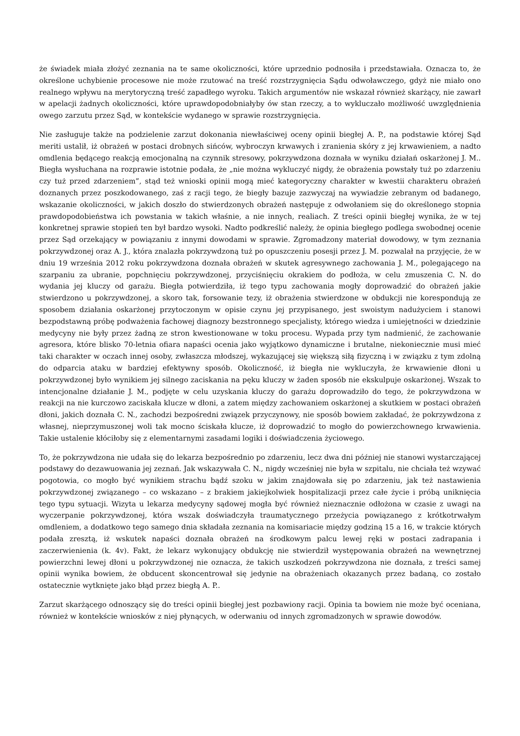że świadek miała złożyć zeznania na te same okoliczności, które uprzednio podnosiła i przedstawiała. Oznacza to, że określone uchybienie procesowe nie może rzutować na treść rozstrzygnięcia Sądu odwoławczego, gdyż nie miało ono realnego wpływu na merytoryczną treść zapadłego wyroku. Takich argumentów nie wskazał również skarżący, nie zawarł w apelacji żadnych okoliczności, które uprawdopodobniałyby ów stan rzeczy, a to wykluczało możliwość uwzględnienia owego zarzutu przez Sąd, w kontekście wydanego w sprawie rozstrzygnięcia.
Nie zasługuje także na podzielenie zarzut dokonania niewłaściwej oceny opinii biegłej A. P., na podstawie której Sąd meriti ustalił, iż obrażeń w postaci drobnych sińców, wybroczyn krwawych i zranienia skóry z jej krwawieniem, a nadto omdlenia będącego reakcją emocjonalną na czynnik stresowy, pokrzywdzona doznała w wyniku działań oskarżonej J. M.. Biegła wysłuchana na rozprawie istotnie podała, że „nie można wykluczyć nigdy, że obrażenia powstały tuż po zdarzeniu czy tuż przed zdarzeniem”, stąd też wnioski opinii mogą mieć kategoryczny charakter w kwestii charakteru obrażeń doznanych przez poszkodowanego, zaś z racji tego, że biegły bazuje zazwyczaj na wywiadzie zebranym od badanego, wskazanie okoliczności, w jakich doszło do stwierdzonych obrażeń następuje z odwołaniem się do określonego stopnia prawdopodobieństwa ich powstania w takich właśnie, a nie innych, realiach. Z treści opinii biegłej wynika, że w tej konkretnej sprawie stopień ten był bardzo wysoki. Nadto podkreślić należy, że opinia biegłego podlega swobodnej ocenie przez Sąd orzekający w powiązaniu z innymi dowodami w sprawie. Zgromadzony materiał dowodowy, w tym zeznania pokrzywdzonej oraz A. J., która znalazła pokrzywdzoną tuż po opuszczeniu posesji przez J. M. pozwalał na przyjęcie, że w dniu 19 września 2012 roku pokrzywdzona doznała obrażeń w skutek agresywnego zachowania J. M., polegającego na szarpaniu za ubranie, popchnięciu pokrzywdzonej, przyciśnięciu okrakiem do podłoża, w celu zmuszenia C. N. do wydania jej kluczy od garażu. Biegła potwierdziła, iż tego typu zachowania mogły doprowadzić do obrażeń jakie stwierdzono u pokrzywdzonej, a skoro tak, forsowanie tezy, iż obrażenia stwierdzone w obdukcji nie korespondują ze sposobem działania oskarżonej przytoczonym w opisie czynu jej przypisanego, jest swoistym nadużyciem i stanowi bezpodstawną próbę podważenia fachowej diagnozy bezstronnego specjalisty, którego wiedza i umiejętności w dziedzinie medycyny nie były przez żadną ze stron kwestionowane w toku procesu. Wypada przy tym nadmienić, że zachowanie agresora, które blisko 70-letnia ofiara napaści ocenia jako wyjątkowo dynamiczne i brutalne, niekoniecznie musi mieć taki charakter w oczach innej osoby, zwłaszcza młodszej, wykazującej się większą siłą fizyczną i w związku z tym zdolną do odparcia ataku w bardziej efektywny sposób. Okoliczność, iż biegła nie wykluczyła, że krwawienie dłoni u pokrzywdzonej było wynikiem jej silnego zaciskania na pęku kluczy w żaden sposób nie ekskulpuje oskarżonej. Wszak to intencjonalne działanie J. M., podjęte w celu uzyskania kluczy do garażu doprowadziło do tego, że pokrzywdzona w reakcji na nie kurczowo zaciskała klucze w dłoni, a zatem między zachowaniem oskarżonej a skutkiem w postaci obrażeń dłoni, jakich doznała C. N., zachodzi bezpośredni związek przyczynowy, nie sposób bowiem zakładać, że pokrzywdzona z własnej, nieprzymuszonej woli tak mocno ściskała klucze, iż doprowadzić to mogło do powierzchownego krwawienia. Takie ustalenie kłóciłoby się z elementarnymi zasadami logiki i doświadczenia życiowego.
To, że pokrzywdzona nie udała się do lekarza bezpośrednio po zdarzeniu, lecz dwa dni później nie stanowi wystarczającej podstawy do dezawuowania jej zeznań. Jak wskazywała C. N., nigdy wcześniej nie była w szpitalu, nie chciała też wzywać pogotowia, co mogło być wynikiem strachu bądź szoku w jakim znajdowała się po zdarzeniu, jak też nastawienia pokrzywdzonej związanego – co wskazano – z brakiem jakiejkolwiek hospitalizacji przez całe życie i próbą uniknięcia tego typu sytuacji. Wizyta u lekarza medycyny sądowej mogła być również nieznacznie odłożona w czasie z uwagi na wyczerpanie pokrzywdzonej, która wszak doświadczyła traumatycznego przeżycia powiązanego z krótkotrwałym omdleniem, a dodatkowo tego samego dnia składała zeznania na komisariacie między godziną 15 a 16, w trakcie których podała zresztą, iż wskutek napaści doznała obrażeń na środkowym palcu lewej ręki w postaci zadrapania i zaczerwienienia (k. 4v). Fakt, że lekarz wykonujący obdukcję nie stwierdził występowania obrażeń na wewnętrznej powierzchni lewej dłoni u pokrzywdzonej nie oznacza, że takich uszkodzeń pokrzywdzona nie doznała, z treści samej opinii wynika bowiem, że obducent skoncentrował się jedynie na obrażeniach okazanych przez badaną, co zostało ostatecznie wytknięte jako błąd przez biegłą A. P..
Zarzut skarżącego odnoszący się do treści opinii biegłej jest pozbawiony racji. Opinia ta bowiem nie może być oceniana, również w kontekście wniosków z niej płynących, w oderwaniu od innych zgromadzonych w sprawie dowodów.